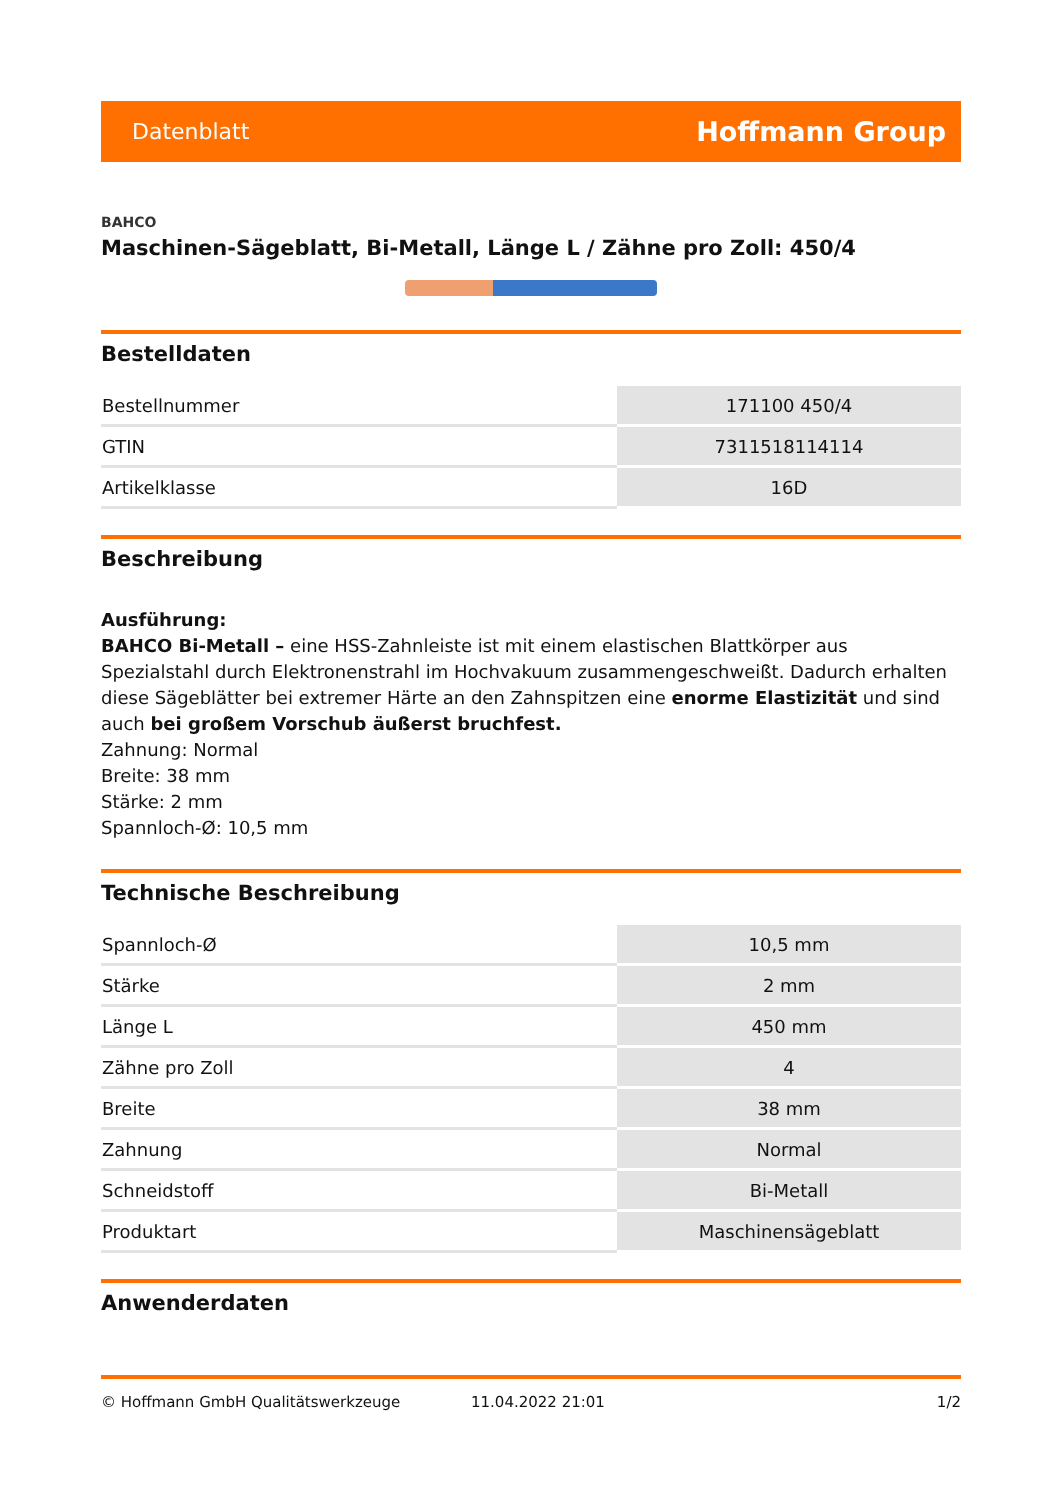Datenblatt Hoffmann Group
BAHCO
Maschinen-Sägeblatt, Bi-Metall, Länge L / Zähne pro Zoll: 450/4
Bestelldaten
| Bestellnummer | 171100 450/4 |
| GTIN | 7311518114114 |
| Artikelklasse | 16D |
Beschreibung
Ausführung:
BAHCO Bi-Metall – eine HSS-Zahnleiste ist mit einem elastischen Blattkörper aus Spezialstahl durch Elektronenstrahl im Hochvakuum zusammengeschweißt. Dadurch erhalten diese Sägeblätter bei extremer Härte an den Zahnspitzen eine enorme Elastizität und sind auch bei großem Vorschub äußerst bruchfest.
Zahnung: Normal
Breite: 38 mm
Stärke: 2 mm
Spannloch-Ø: 10,5 mm
Technische Beschreibung
| Spannloch-Ø | 10,5 mm |
| Stärke | 2 mm |
| Länge L | 450 mm |
| Zähne pro Zoll | 4 |
| Breite | 38 mm |
| Zahnung | Normal |
| Schneidstoff | Bi-Metall |
| Produktart | Maschinensägeblatt |
Anwenderdaten
© Hoffmann GmbH Qualitätswerkzeuge 11.04.2022 21:01 1/2